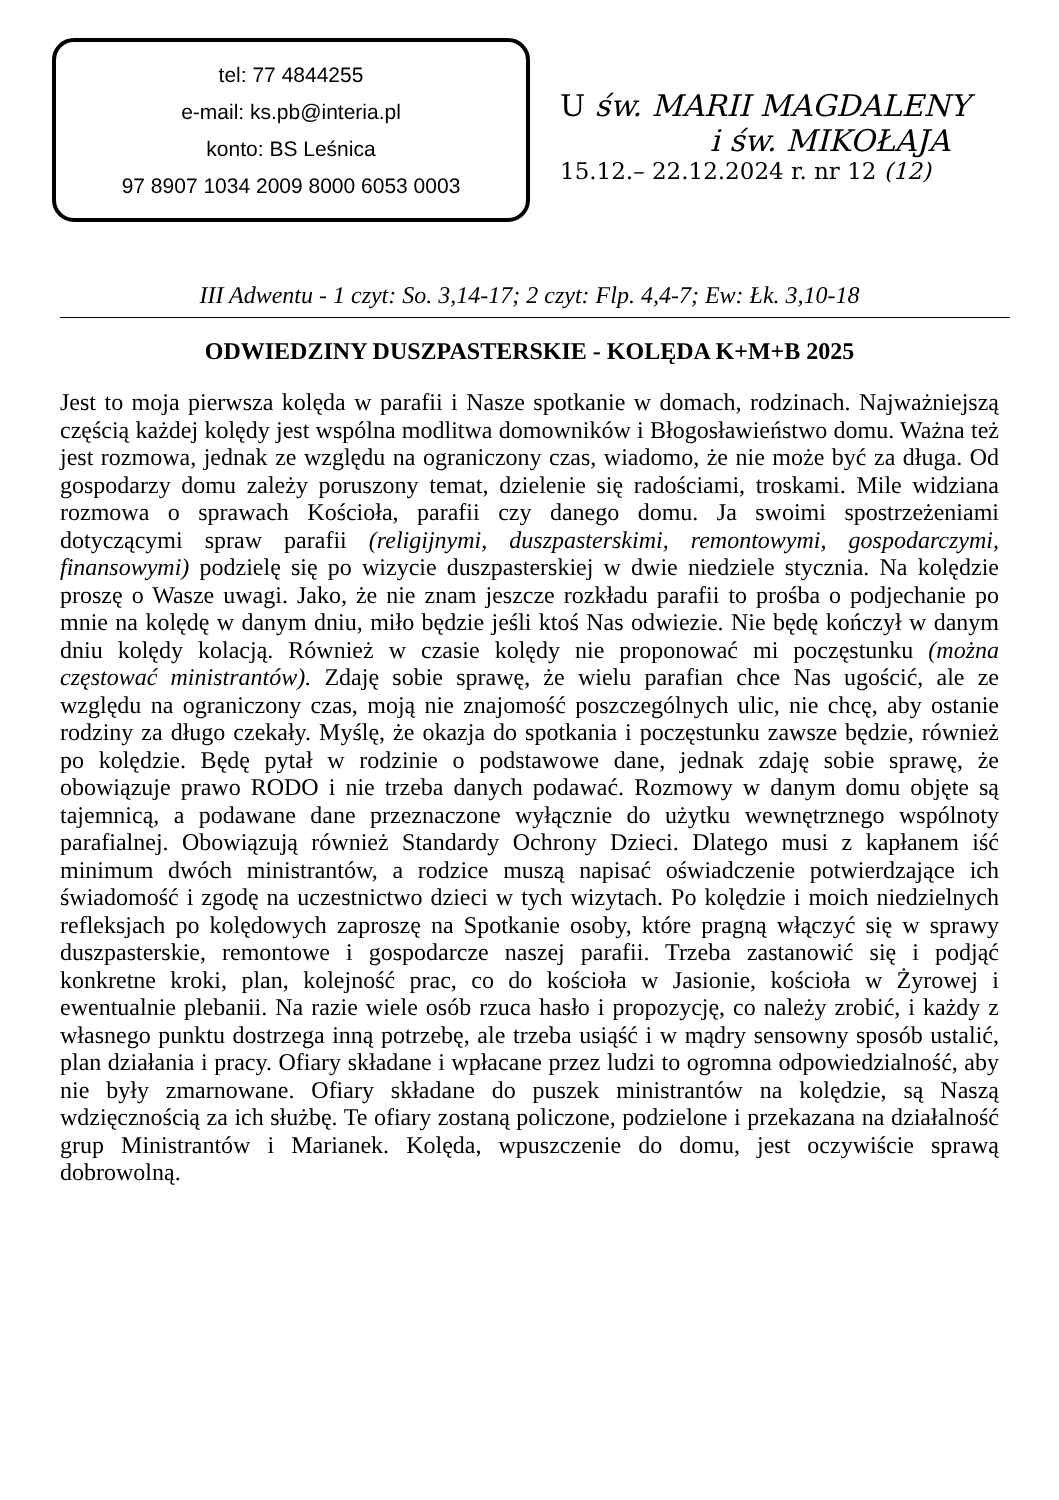tel: 77 4844255
e-mail: ks.pb@interia.pl
konto: BS Leśnica
97 8907 1034 2009 8000 6053 0003
U św. MARII MAGDALENY
i św. MIKOŁAJA
15.12.– 22.12.2024 r. nr 12 (12)
III Adwentu - 1 czyt: So. 3,14-17; 2 czyt: Flp. 4,4-7; Ew: Łk. 3,10-18
ODWIEDZINY DUSZPASTERSKIE - KOLĘDA K+M+B 2025
Jest to moja pierwsza kolęda w parafii i Nasze spotkanie w domach, rodzinach. Najważniejszą częścią każdej kolędy jest wspólna modlitwa domowników i Błogosławieństwo domu. Ważna też jest rozmowa, jednak ze względu na ograniczony czas, wiadomo, że nie może być za długa. Od gospodarzy domu zależy poruszony temat, dzielenie się radościami, troskami. Mile widziana rozmowa o sprawach Kościoła, parafii czy danego domu. Ja swoimi spostrzeżeniami dotyczącymi spraw parafii (religijnymi, duszpasterskimi, remontowymi, gospodarczymi, finansowymi) podzielę się po wizycie duszpasterskiej w dwie niedziele stycznia. Na kolędzie proszę o Wasze uwagi. Jako, że nie znam jeszcze rozkładu parafii to prośba o podjechanie po mnie na kolędę w danym dniu, miło będzie jeśli ktoś Nas odwiezie. Nie będę kończył w danym dniu kolędy kolacją. Również w czasie kolędy nie proponować mi poczęstunku (można częstować ministrantów). Zdaję sobie sprawę, że wielu parafian chce Nas ugościć, ale ze względu na ograniczony czas, moją nie znajomość poszczególnych ulic, nie chcę, aby ostanie rodziny za długo czekały. Myślę, że okazja do spotkania i poczęstunku zawsze będzie, również po kolędzie. Będę pytał w rodzinie o podstawowe dane, jednak zdaję sobie sprawę, że obowiązuje prawo RODO i nie trzeba danych podawać. Rozmowy w danym domu objęte są tajemnicą, a podawane dane przeznaczone wyłącznie do użytku wewnętrznego wspólnoty parafialnej. Obowiązują również Standardy Ochrony Dzieci. Dlatego musi z kapłanem iść minimum dwóch ministrantów, a rodzice muszą napisać oświadczenie potwierdzające ich świadomość i zgodę na uczestnictwo dzieci w tych wizytach. Po kolędzie i moich niedzielnych refleksjach po kolędowych zaproszę na Spotkanie osoby, które pragną włączyć się w sprawy duszpasterskie, remontowe i gospodarcze naszej parafii. Trzeba zastanowić się i podjąć konkretne kroki, plan, kolejność prac, co do kościoła w Jasionie, kościoła w Żyrowej i ewentualnie plebanii. Na razie wiele osób rzuca hasło i propozycję, co należy zrobić, i każdy z własnego punktu dostrzega inną potrzebę, ale trzeba usiąść i w mądry sensowny sposób ustalić, plan działania i pracy. Ofiary składane i wpłacane przez ludzi to ogromna odpowiedzialność, aby nie były zmarnowane. Ofiary składane do puszek ministrantów na kolędzie, są Naszą wdzięcznością za ich służbę. Te ofiary zostaną policzone, podzielone i przekazana na działalność grup Ministrantów i Marianek. Kolęda, wpuszczenie do domu, jest oczywiście sprawą dobrowolną.